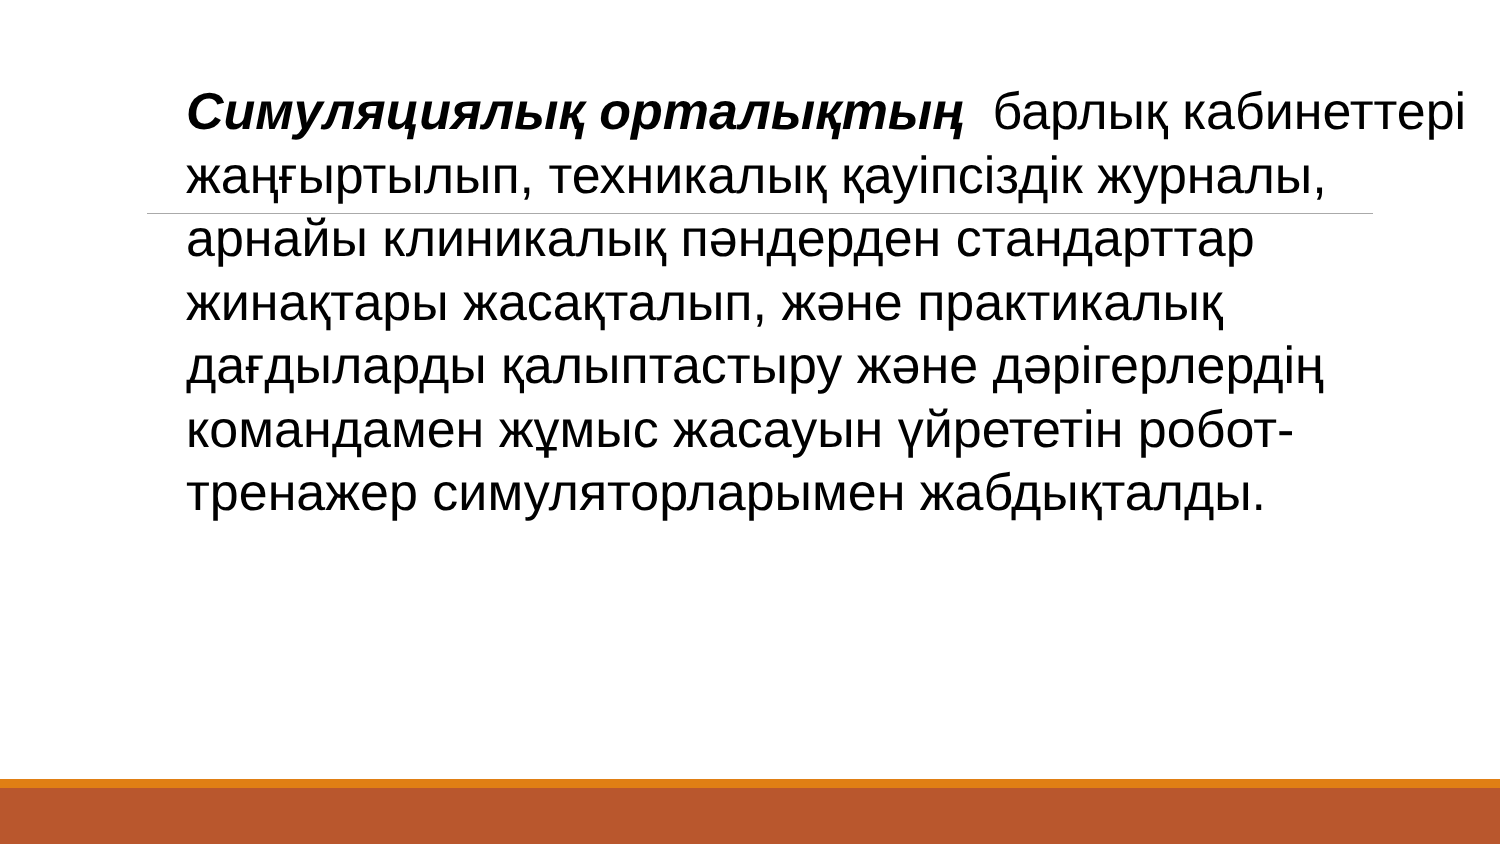Симуляциялық орталықтың барлық кабинеттері жаңғыртылып, техникалық қауіпсіздік журналы, арнайы клиникалық пәндерден стандарттар жинақтары жасақталып, және практикалық дағдыларды қалыптастыру және дәрігерлердің командамен жұмыс жасауын үйрететін робот-тренажер симуляторларымен жабдықталды.